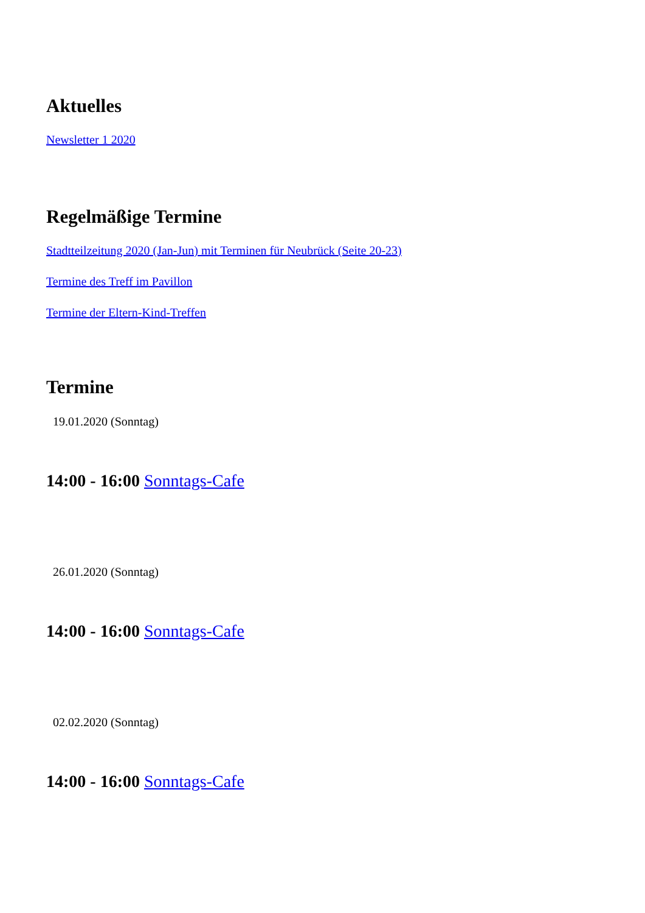Aktuelles
Newsletter 1 2020
Regelmäßige Termine
Stadtteilzeitung 2020 (Jan-Jun) mit Terminen für Neubrück (Seite 20-23)
Termine des Treff im Pavillon
Termine der Eltern-Kind-Treffen
Termine
19.01.2020 (Sonntag)
14:00 - 16:00 Sonntags-Cafe
26.01.2020 (Sonntag)
14:00 - 16:00 Sonntags-Cafe
02.02.2020 (Sonntag)
14:00 - 16:00 Sonntags-Cafe